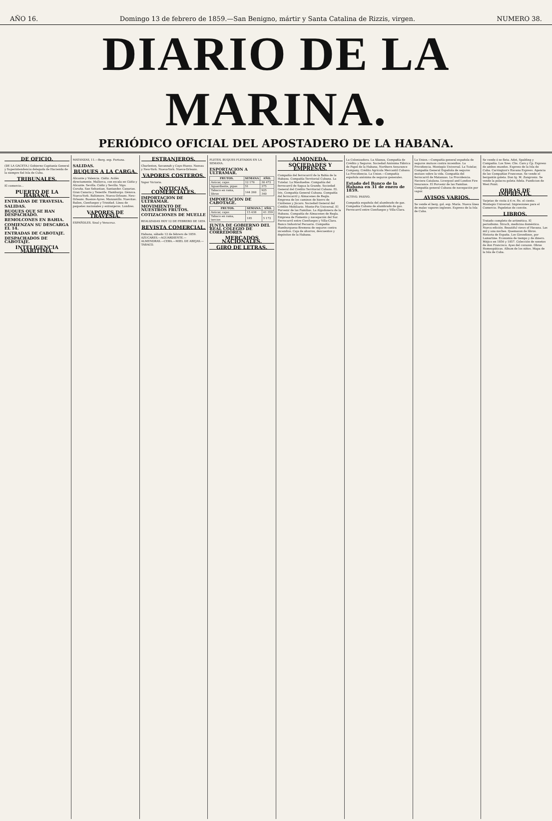AÑO 16. Domingo 13 de febrero de 1859.—San Benigno, mártir y Santa Catalina de Rizzis, virgen. NUMERO 38.
DIARIO DE LA MARINA.
PERIÓDICO OFICIAL DEL APOSTADERO DE LA HABANA.
DE OFICIO.
(DE LA GACETA.) Gobierno Capitanía General y Superintendencia delegada de Hacienda de la siempre fiel Isla de Cuba.
TRIBUNALES.
El comercio...
PUERTO DE LA HABANA.
ENTRADAS DE TRAVESIA.
SALIDAS.
BUQUES QUE SE HAN DESPACHADO.
REMOLCONES EN BAHIA.
COMIENZAN SU DESCARGA EL 14.
ENTRADAS DE CABOTAJE.
DESPACHADOS DE CABOTAJE.
INTELIGENCIA MARITIMA.
MATANZAS, 11.—Berg. esp. Fortuna.
SALIDAS.
BUQUES A LA CARGA.
Alicante y Valencia. Cádiz. Avilés directamente. Mallorca, con escala en Cádiz y Alicante. Sevilla. Cádiz y Sevilla. Vigo. Coruña. San Sebastian. Santander. Canarias. Gran Canaria y Tenerife. Hamburgo. Génova. Nueva-York. Baltimore. Nueva-Orleans. New-Orleans. Buenos-Ayres. Manzanillo. Nuevitas. Bailen, Cienfuegos y Trinidad. Línea de paquetes nacionales y extranjeros. Londres.
VAPORES DE TRAVESÍA.
ESPAÑOLES. Sisal y Veracruz.
ESTRANJEROS.
Charleston, Savannah y Cayo-Hueso. Nassau y New-York. Nueva-York. Nueva-Orleans.
VAPORES COSTEROS.
Vapor Victoria.
NOTICIAS COMERCIALES.
IMPORTACION DE ULTRAMAR.
MOVIMIENTO DE NUESTROS FRUTOS.
COTIZACIONES DE MUELLE
REALIZADAS HOY 12 DE FEBRERO DE 1859.
REVISTA COMERCIAL.
Habana, sábado 12 de febrero de 1859. AZUCARES.—AGUARDIENTE.—ALMENDRAS.—CERA.—MIEL DE ABEJAS.—TABACO.
FLETES. BUQUES FLETADOS EN LA SEMANA.
ESPORTACION A ULTRAMAR.
| FRUTOS. | SEMANA | AÑO. |
| --- | --- | --- |
| Azúcar, cajas | 12 176 | 30 472 |
| Aguardiente, pipas | 51 | 375 |
| Tabaco en rama, libras | 144 260 | 925 340 |
IMPORTACION DE CABOTAGE.
| FRUTOS. | SEMANA | AÑO. |
| --- | --- | --- |
| Azúcar, cajas | 15 438 | 41 359 |
| Tabaco en rama, tercios | 185 | 5 172 |
JUNTA DE GOBIERNO DEL REAL COLEGIO DE CORREDORES
MERCADOS NACIONALES.
GIRO DE LETRAS.
ALMONEDA.
SOCIEDADES Y EMPRESAS.
Compañía del ferrocarril de la Bahía de la Habana. Compañía Territorial Cubana. La Tutelar. La Masdueñse. Compañía del ferrocarril de Sagua la Grande. Sociedad General del Crédito Territorial Cubano. EL Iris, Compañía General Cubana. Compañía del ferrocarril y Almacenes de Regla. Empresa de los caminos de hierro de Cárdenas y Júcaro. Sociedad General del Crédito Mobiliario. Monte-Pio Universal. El Porvenir de las Familias. La Algodonera de la Habana. Compañía de Almacenes de Regla. Empresa de Fomento y navegación del Sur. Ferrocarril entre Cienfuegos y Villa-Clara. Banco Industrial Pecuario. Compañía Hamburguesa-Bremesa de seguros contra incendios. Caja de ahorros, descuentos y depósitos de la Habana.
La Colonizadora. La Alianza, Compañía de Crédito y Seguros. Sociedad Anónima Fábrica de Papel de la Habana. Northern Assurance Company. Crédito Agrícola Mercantil Cubano. La Providencia. La Union.—Compañía española anónima de seguros generales.
Estado del Banco de la Habana en 31 de enero de 1859.
ACTIVO. PASIVO.
Compañía española del alumbrado de gas. Compañía Cubana de alumbrado de gas. Ferrocarril entre Cienfuegos y Villa-Clara.
La Union.—Compañía general española de seguros mutuos contra incendios. La Providencia. Montepío Universal. La Tutelar, Compañía General Española de seguros mutuos sobre la vida. Compañía del ferrocarril de Matanzas. La Providencia. Naviera Catalana. Liverpool and London Fire Insurance. El Porvenir de las Familias. Compañía general Cubana de navegación por vapor.
AVISOS VARIOS.
Se vende el berg. gol. esp. María. Nueva línea de malas vapores ingleses. Expreso de la Isla de Cuba.
Se vende ó se fleta. Adot, Spalding y Compañía. Los Sres. Chs. Caro y Cp. Espreso de ambos mundos. Expreso de la Isla de Cuba. Carrington's Havana Express. Agencia de las Compañías Francesas. Se vende el bergantín goleta. Don Ig. M. Zangroniz. Se vende la polacra goleta Adela. Fundicion de West Point.
OBRAS DE IMPRENTA.
Tarjetas de visita á 6 rs. fts. el ciento. Montepío Universal. Impresiones para el Comercio. Papeletas de convite.
LIBROS.
Tratado completo de aritmética. El periodismo. Struch, medicina doméstica. Nueva edición. Beautiful views of Havana. Las mil y una noches. Quemazon de libros. Historia de España. Los Girondinos, por Lamartine. Economía de tiempo y de dinero. Méjico en 1856 y 1857. Colección de sonetos de don Francisco. Ayes del corazon. Obras Homeopáticas. Album de los niños. Mapa de la Isla de Cuba.